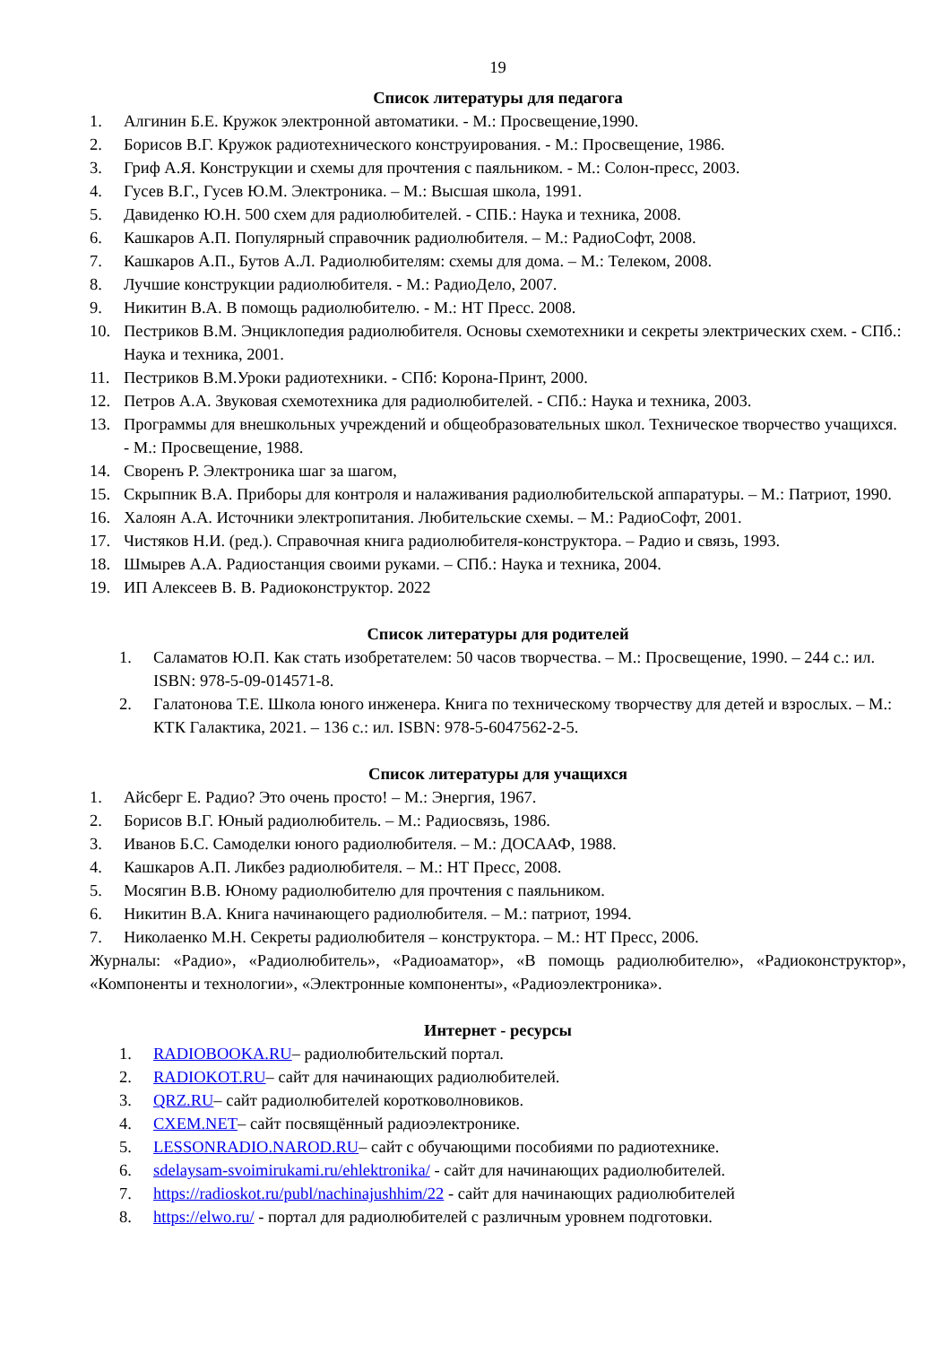19
Список литературы для педагога
1. Алгинин Б.Е. Кружок электронной автоматики. - М.: Просвещение,1990.
2. Борисов В.Г. Кружок радиотехнического конструирования. - М.: Просвещение, 1986.
3. Гриф А.Я. Конструкции и схемы для прочтения с паяльником. - М.: Солон-пресс, 2003.
4. Гусев В.Г., Гусев Ю.М. Электроника. – М.: Высшая школа, 1991.
5. Давиденко Ю.Н. 500 схем для радиолюбителей. - СПБ.: Наука и техника, 2008.
6. Кашкаров А.П. Популярный справочник радиолюбителя. – М.: РадиоСофт, 2008.
7. Кашкаров А.П., Бутов А.Л. Радиолюбителям: схемы для дома. – М.: Телеком, 2008.
8. Лучшие конструкции радиолюбителя. - М.: РадиоДело, 2007.
9. Никитин В.А. В помощь радиолюбителю. - М.: НТ Пресс. 2008.
10. Пестриков В.М. Энциклопедия радиолюбителя. Основы схемотехники и секреты электрических схем. - СПб.: Наука и техника, 2001.
11. Пестриков В.М.Уроки радиотехники. - СПб: Корона-Принт, 2000.
12. Петров А.А. Звуковая схемотехника для радиолюбителей. - СПб.: Наука и техника, 2003.
13. Программы для внешкольных учреждений и общеобразовательных школ. Техническое творчество учащихся. - М.: Просвещение, 1988.
14. Своренъ Р. Электроника шаг за шагом,
15. Скрыпник В.А. Приборы для контроля и налаживания радиолюбительской аппаратуры. – М.: Патриот, 1990.
16. Халоян А.А. Источники электропитания. Любительские схемы. – М.: РадиоСофт, 2001.
17. Чистяков Н.И. (ред.). Справочная книга радиолюбителя-конструктора. – Радио и связь, 1993.
18. Шмырев А.А. Радиостанция своими руками. – СПб.: Наука и техника, 2004.
19. ИП Алексеев В. В. Радиоконструктор. 2022
Список литературы для родителей
1. Саламатов Ю.П. Как стать изобретателем: 50 часов творчества. – М.: Просвещение, 1990. – 244 с.: ил. ISBN: 978-5-09-014571-8.
2. Галатонова Т.Е. Школа юного инженера. Книга по техническому творчеству для детей и взрослых. – М.: КТК Галактика, 2021. – 136 с.: ил. ISBN: 978-5-6047562-2-5.
Список литературы для учащихся
1. Айсберг Е. Радио? Это очень просто! – М.: Энергия, 1967.
2. Борисов В.Г. Юный радиолюбитель. – М.: Радиосвязь, 1986.
3. Иванов Б.С. Самоделки юного радиолюбителя. – М.: ДОСААФ, 1988.
4. Кашкаров А.П. Ликбез радиолюбителя. – М.: НТ Пресс, 2008.
5. Мосягин В.В. Юному радиолюбителю для прочтения с паяльником.
6. Никитин В.А. Книга начинающего радиолюбителя. – М.: патриот, 1994.
7. Николаенко М.Н. Секреты радиолюбителя – конструктора. – М.: НТ Пресс, 2006.
Журналы: «Радио», «Радиолюбитель», «Радиоаматор», «В помощь радиолюбителю», «Радиоконструктор», «Компоненты и технологии», «Электронные компоненты», «Радиоэлектроника».
Интернет - ресурсы
1. RADIOBOOKA.RU– радиолюбительский портал.
2. RADIOKOT.RU– сайт для начинающих радиолюбителей.
3. QRZ.RU– сайт радиолюбителей коротковолновиков.
4. CXEM.NET– сайт посвящённый радиоэлектронике.
5. LESSONRADIO.NAROD.RU– сайт с обучающими пособиями по радиотехнике.
6. sdelaysam-svoimirukami.ru/ehlektronika/ - сайт для начинающих радиолюбителей.
7. https://radioskot.ru/publ/nachinajushhim/22 - сайт для начинающих радиолюбителей
8. https://elwo.ru/ - портал для радиолюбителей с различным уровнем подготовки.